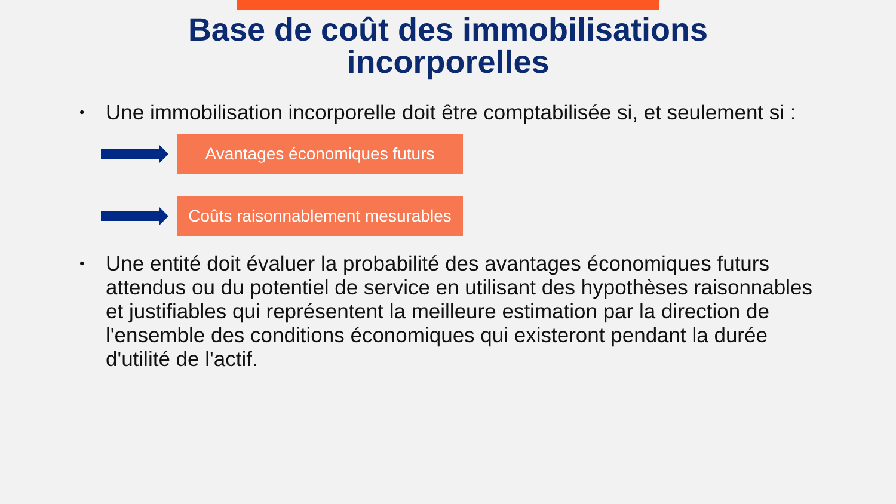Base de coût des immobilisations
incorporelles
• Une immobilisation incorporelle doit être comptabilisée si, et seulement si :
Avantages économiques futurs
Coûts raisonnablement mesurables
• Une entité doit évaluer la probabilité des avantages économiques futurs attendus ou du potentiel de service en utilisant des hypothèses raisonnables et justifiables qui représentent la meilleure estimation par la direction de l'ensemble des conditions économiques qui existeront pendant la durée d'utilité de l'actif.